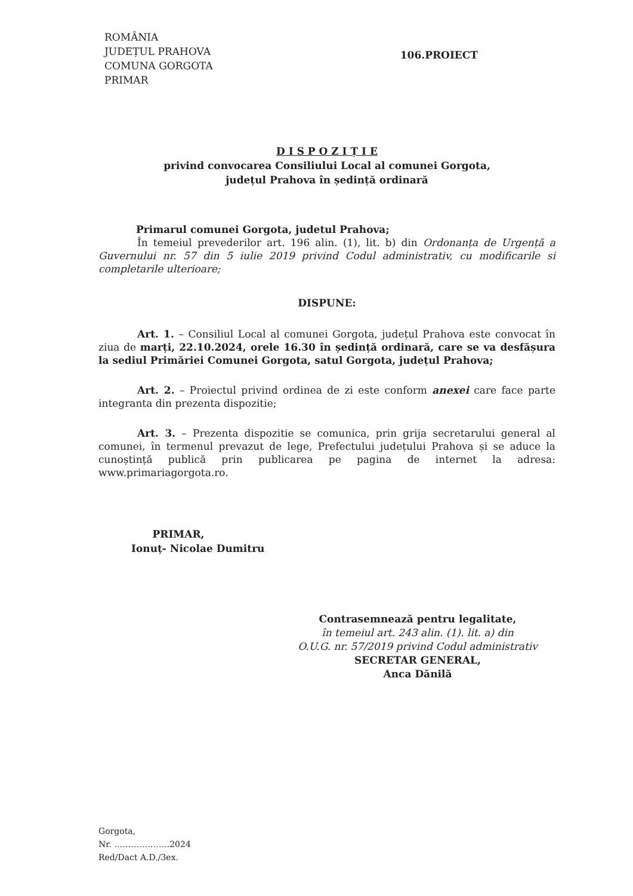ROMÂNIA
JUDEȚUL PRAHOVA
COMUNA GORGOTA
PRIMAR
106.PROIECT
D I S P O Z I Ț I E
privind convocarea Consiliului Local al comunei Gorgota,
județul Prahova în ședință ordinară
Primarul comunei Gorgota, judetul Prahova;
În temeiul prevederilor art. 196 alin. (1), lit. b) din Ordonanța de Urgență a Guvernului nr. 57 din 5 iulie 2019 privind Codul administrativ, cu modificarile si completarile ulterioare;
DISPUNE:
Art. 1. – Consiliul Local al comunei Gorgota, județul Prahova este convocat în ziua de marți, 22.10.2024, orele 16.30 în ședință ordinară, care se va desfășura la sediul Primăriei Comunei Gorgota, satul Gorgota, județul Prahova;
Art. 2. – Proiectul privind ordinea de zi este conform anexei care face parte integranta din prezenta dispozitie;
Art. 3. – Prezenta dispozitie se comunica, prin grija secretarului general al comunei, în termenul prevazut de lege, Prefectului județului Prahova și se aduce la cunoștință publică prin publicarea pe pagina de internet la adresa: www.primariagorgota.ro.
PRIMAR,
Ionuț- Nicolae Dumitru
Contrasemnează pentru legalitate,
în temeiul art. 243 alin. (1). lit. a) din
O.U.G. nr. 57/2019 privind Codul administrativ
SECRETAR GENERAL,
Anca Dănilă
Gorgota,
Nr. ………………..2024
Red/Dact A.D./3ex.